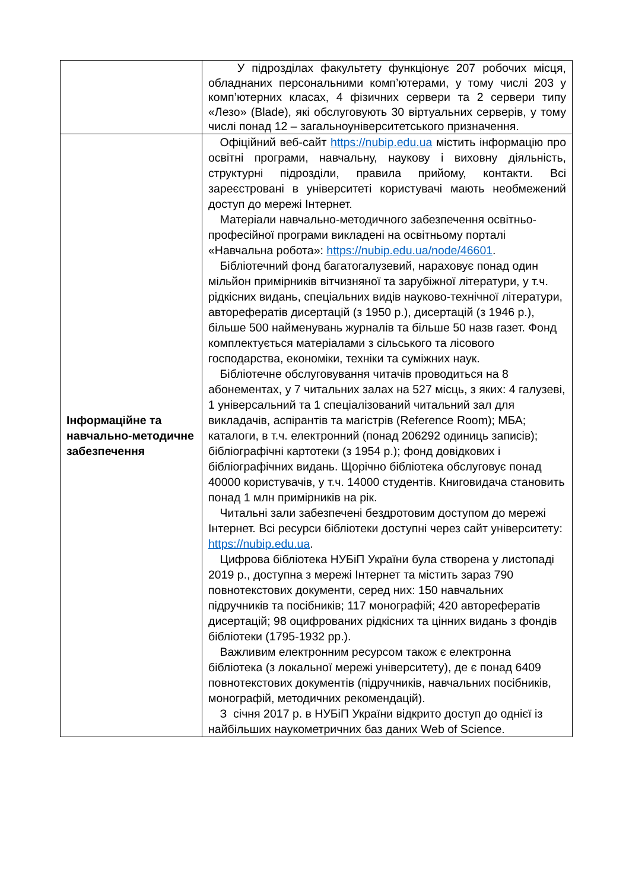| | У підрозділах факультету функціонує 207 робочих місця, обладнаних персональними комп’ютерами, у тому числі 203 у комп’ютерних класах, 4 фізичних сервери та 2 сервери типу «Лезо» (Blade), які обслуговують 30 віртуальних серверів, у тому числі понад 12 – загальноуніверситетського призначення. |
| Інформаційне та навчально-методичне забезпечення | Офіційний веб-сайт https://nubip.edu.ua містить інформацію про освітні програми, навчальну, наукову і виховну діяльність, структурні підрозділи, правила прийому, контакти. Всі зареєстровані в університеті користувачі мають необмежений доступ до мережі Інтернет. Матеріали навчально-методичного забезпечення освітньо-професійної програми викладені на освітньому порталі «Навчальна робота»: https://nubip.edu.ua/node/46601 . Бібліотечний фонд багатогалузевий, нараховує понад один мільйон примірників вітчизняної та зарубіжної літератури, у т.ч. рідкісних видань, спеціальних видів науково-технічної літератури, авторефератів дисертацій (з 1950 р.), дисертацій (з 1946 р.), більше 500 найменувань журналів та більше 50 назв газет. Фонд комплектується матеріалами з сільського та лісового господарства, економіки, техніки та суміжних наук. Бібліотечне обслуговування читачів проводиться на 8 абонементах, у 7 читальних залах на 527 місць, з яких: 4 галузеві, 1 універсальний та 1 спеціалізований читальний зал для викладачів, аспірантів та магістрів (Reference Room); МБА; каталоги, в т.ч. електронний (понад 206292 одиниць записів); бібліографічні картотеки (з 1954 р.); фонд довідкових і бібліографічних видань. Щорічно бібліотека обслуговує понад 40000 користувачів, у т.ч. 14000 студентів. Книговидача становить понад 1 млн примірників на рік. Читальні зали забезпечені бездротовим доступом до мережі Інтернет. Всі ресурси бібліотеки доступні через сайт університету: https://nubip.edu.ua . Цифрова бібліотека НУБіП України була створена у листопаді 2019 р., доступна з мережі Інтернет та містить зараз 790 повнотекстових документи, серед них: 150 навчальних підручників та посібників; 117 монографій; 420 авторефератів дисертацій; 98 оцифрованих рідкісних та цінних видань з фондів бібліотеки (1795-1932 рр.). Важливим електронним ресурсом також є електронна бібліотека (з локальної мережі університету), де є понад 6409 повнотекстових документів (підручників, навчальних посібників, монографій, методичних рекомендацій). З січня 2017 р. в НУБіП України відкрито доступ до однієї із найбільших наукометричних баз даних Web of Science. |